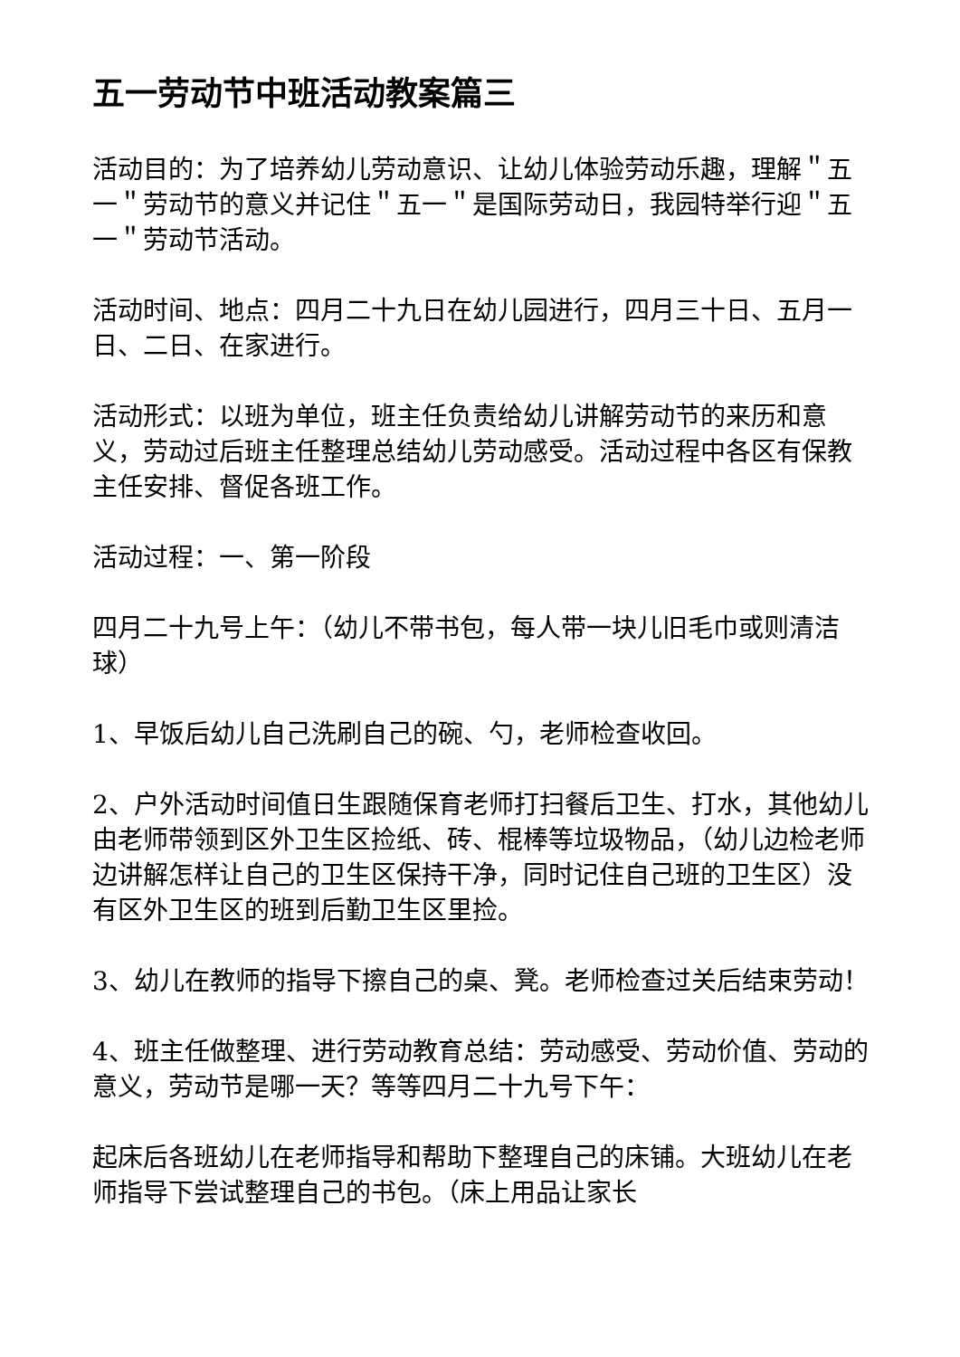五一劳动节中班活动教案篇三
活动目的：为了培养幼儿劳动意识、让幼儿体验劳动乐趣，理解＂五一＂劳动节的意义并记住＂五一＂是国际劳动日，我园特举行迎＂五一＂劳动节活动。
活动时间、地点：四月二十九日在幼儿园进行，四月三十日、五月一日、二日、在家进行。
活动形式：以班为单位，班主任负责给幼儿讲解劳动节的来历和意义，劳动过后班主任整理总结幼儿劳动感受。活动过程中各区有保教主任安排、督促各班工作。
活动过程：一、第一阶段
四月二十九号上午：（幼儿不带书包，每人带一块儿旧毛巾或则清洁球）
1、早饭后幼儿自己洗刷自己的碗、勺，老师检查收回。
2、户外活动时间值日生跟随保育老师打扫餐后卫生、打水，其他幼儿由老师带领到区外卫生区捡纸、砖、棍棒等垃圾物品，（幼儿边检老师边讲解怎样让自己的卫生区保持干净，同时记住自己班的卫生区）没有区外卫生区的班到后勤卫生区里捡。
3、幼儿在教师的指导下擦自己的桌、凳。老师检查过关后结束劳动！
4、班主任做整理、进行劳动教育总结：劳动感受、劳动价值、劳动的意义，劳动节是哪一天？等等四月二十九号下午：
起床后各班幼儿在老师指导和帮助下整理自己的床铺。大班幼儿在老师指导下尝试整理自己的书包。（床上用品让家长